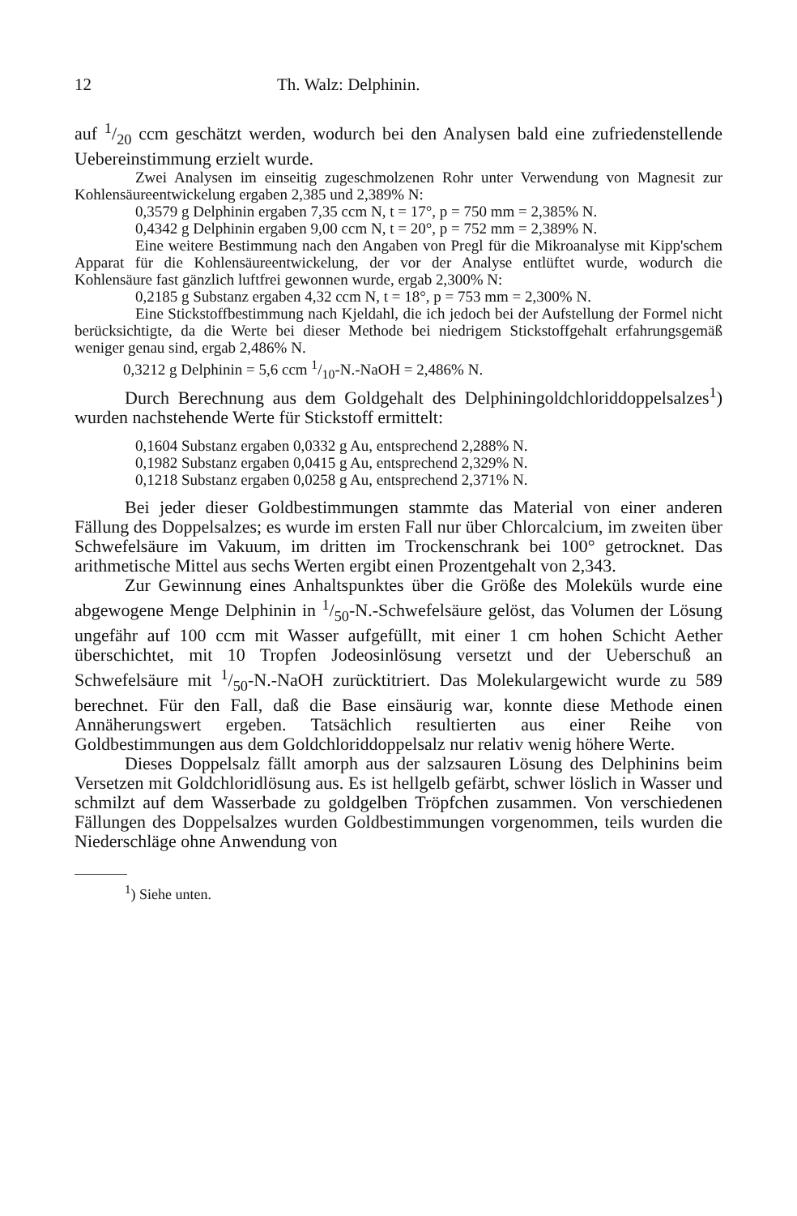12 Th. Walz: Delphinin.
auf 1/20 ccm geschätzt werden, wodurch bei den Analysen bald eine zufriedenstellende Uebereinstimmung erzielt wurde.
Zwei Analysen im einseitig zugeschmolzenen Rohr unter Verwendung von Magnesit zur Kohlensäureentwickelung ergaben 2,385 und 2,389% N:
0,3579 g Delphinin ergaben 7,35 ccm N, t = 17°, p = 750 mm = 2,385% N.
0,4342 g Delphinin ergaben 9,00 ccm N, t = 20°, p = 752 mm = 2,389% N.
Eine weitere Bestimmung nach den Angaben von Pregl für die Mikroanalyse mit Kipp'schem Apparat für die Kohlensäureentwickelung, der vor der Analyse entlüftet wurde, wodurch die Kohlensäure fast gänzlich luftfrei gewonnen wurde, ergab 2,300% N:
0,2185 g Substanz ergaben 4,32 ccm N, t = 18°, p = 753 mm = 2,300% N.
Eine Stickstoffbestimmung nach Kjeldahl, die ich jedoch bei der Aufstellung der Formel nicht berücksichtigte, da die Werte bei dieser Methode bei niedrigem Stickstoffgehalt erfahrungsgemäß weniger genau sind, ergab 2,486% N.
0,3212 g Delphinin = 5,6 ccm 1/10-N.-NaOH = 2,486% N.
Durch Berechnung aus dem Goldgehalt des Delphiningoldchloriddoppelsalzes<sup>1</sup>) wurden nachstehende Werte für Stickstoff ermittelt:
0,1604 Substanz ergaben 0,0332 g Au, entsprechend 2,288% N.
0,1982 Substanz ergaben 0,0415 g Au, entsprechend 2,329% N.
0,1218 Substanz ergaben 0,0258 g Au, entsprechend 2,371% N.
Bei jeder dieser Goldbestimmungen stammte das Material von einer anderen Fällung des Doppelsalzes; es wurde im ersten Fall nur über Chlorcalcium, im zweiten über Schwefelsäure im Vakuum, im dritten im Trockenschrank bei 100° getrocknet. Das arithmetische Mittel aus sechs Werten ergibt einen Prozentgehalt von 2,343.
Zur Gewinnung eines Anhaltspunktes über die Größe des Moleküls wurde eine abgewogene Menge Delphinin in 1/50-N.-Schwefelsäure gelöst, das Volumen der Lösung ungefähr auf 100 ccm mit Wasser aufgefüllt, mit einer 1 cm hohen Schicht Aether überschichtet, mit 10 Tropfen Jodeosinlösung versetzt und der Ueberschuß an Schwefelsäure mit 1/50-N.-NaOH zurücktitriert. Das Molekulargewicht wurde zu 589 berechnet. Für den Fall, daß die Base einsäurig war, konnte diese Methode einen Annäherungswert ergeben. Tatsächlich resultierten aus einer Reihe von Goldbestimmungen aus dem Goldchloriddoppelsalz nur relativ wenig höhere Werte.
Dieses Doppelsalz fällt amorph aus der salzsauren Lösung des Delphinins beim Versetzen mit Goldchloridlösung aus. Es ist hellgelb gefärbt, schwer löslich in Wasser und schmilzt auf dem Wasserbade zu goldgelben Tröpfchen zusammen. Von verschiedenen Fällungen des Doppelsalzes wurden Goldbestimmungen vorgenommen, teils wurden die Niederschläge ohne Anwendung von
<sup>1</sup>) Siehe unten.